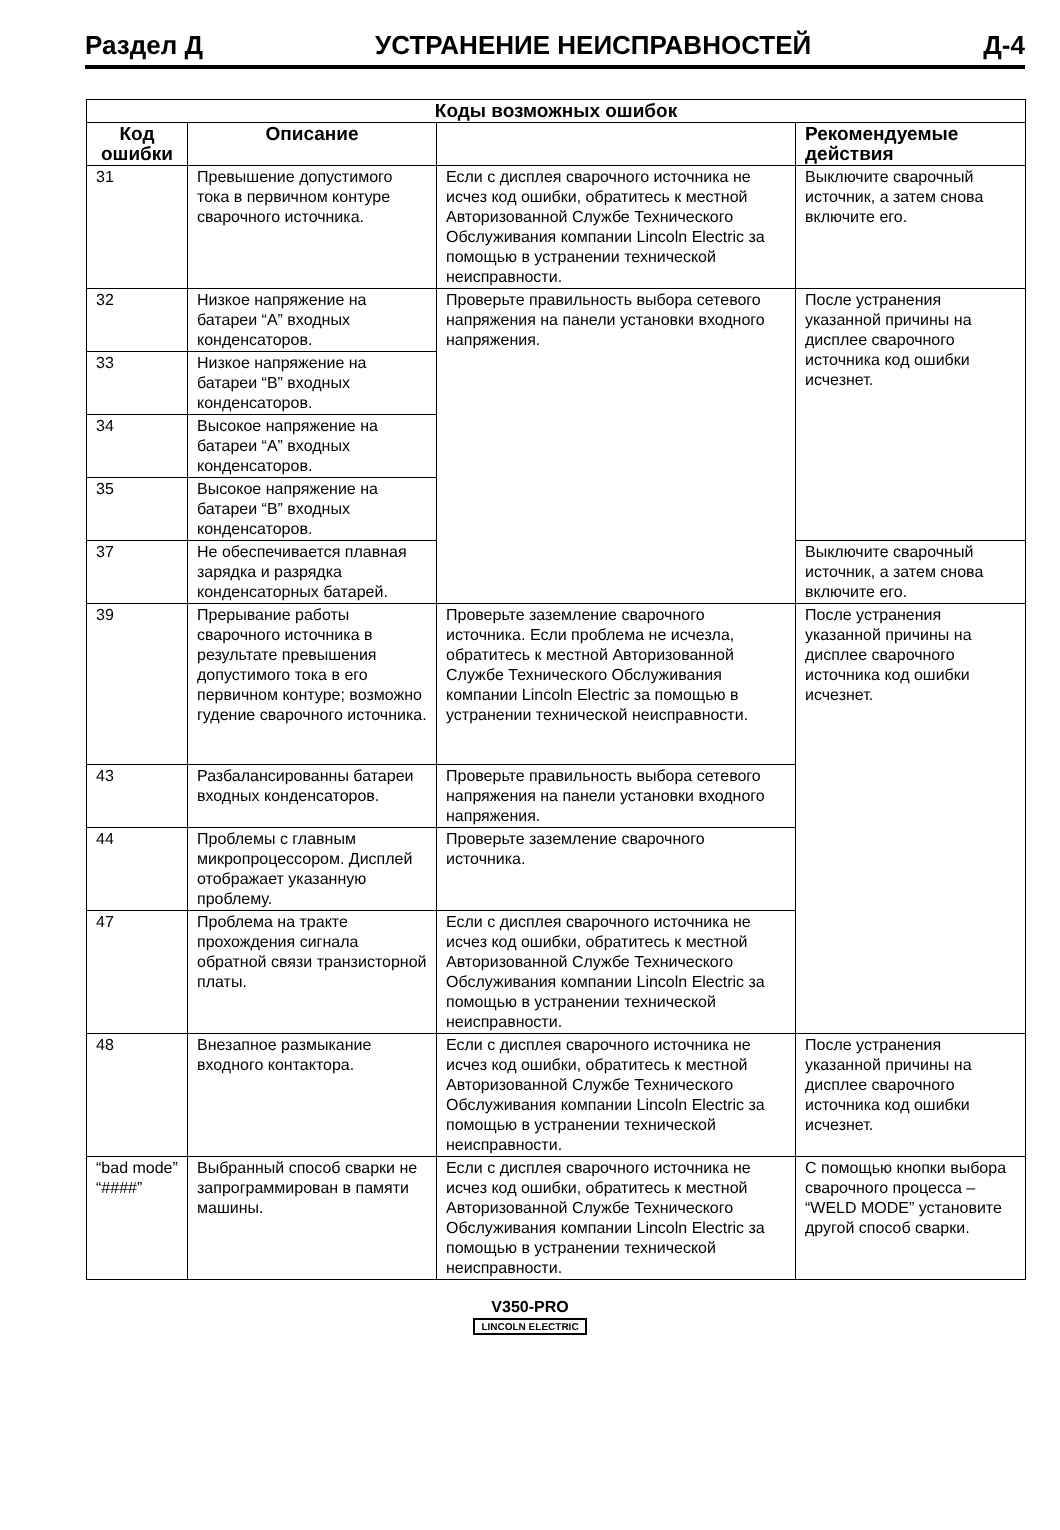Раздел Д УСТРАНЕНИЕ НЕИСПРАВНОСТЕЙ Д-4
| Коды возможных ошибок | | | |
| --- | --- | --- | --- |
| Код ошибки | Описание | | Рекомендуемые действия |
| 31 | Превышение допустимого тока в первичном контуре сварочного источника. | Если с дисплея сварочного источника не исчез код ошибки, обратитесь к местной Авторизованной Службе Технического Обслуживания компании Lincoln Electric за помощью в устранении технической неисправности. | Выключите сварочный источник, а затем снова включите его. |
| 32 | Низкое напряжение на батареи “A” входных конденсаторов. | Проверьте правильность выбора сетевого напряжения на панели установки входного напряжения. | После устранения указанной причины на дисплее сварочного источника код ошибки исчезнет. |
| 33 | Низкое напряжение на батареи “B” входных конденсаторов. | | |
| 34 | Высокое напряжение на батареи “A” входных конденсаторов. | | |
| 35 | Высокое напряжение на батареи “B” входных конденсаторов. | | |
| 37 | Не обеспечивается плавная зарядка и разрядка конденсаторных батарей. | | Выключите сварочный источник, а затем снова включите его. |
| 39 | Прерывание работы сварочного источника в результате превышения допустимого тока в его первичном контуре; возможно гудение сварочного источника. | Проверьте заземление сварочного источника. Если проблема не исчезла, обратитесь к местной Авторизованной Службе Технического Обслуживания компании Lincoln Electric за помощью в устранении технической неисправности. | После устранения указанной причины на дисплее сварочного источника код ошибки исчезнет. |
| 43 | Разбалансированны батареи входных конденсаторов. | Проверьте правильность выбора сетевого напряжения на панели установки входного напряжения. | |
| 44 | Проблемы с главным микропроцессором. Дисплей отображает указанную проблему. | Проверьте заземление сварочного источника. | |
| 47 | Проблема на тракте прохождения сигнала обратной связи транзисторной платы. | Если с дисплея сварочного источника не исчез код ошибки, обратитесь к местной Авторизованной Службе Технического Обслуживания компании Lincoln Electric за помощью в устранении технической неисправности. | |
| 48 | Внезапное размыкание входного контактора. | Если с дисплея сварочного источника не исчез код ошибки, обратитесь к местной Авторизованной Службе Технического Обслуживания компании Lincoln Electric за помощью в устранении технической неисправности. | После устранения указанной причины на дисплее сварочного источника код ошибки исчезнет. |
| “bad mode” “####” | Выбранный способ сварки не запрограммирован в памяти машины. | Если с дисплея сварочного источника не исчез код ошибки, обратитесь к местной Авторизованной Службе Технического Обслуживания компании Lincoln Electric за помощью в устранении технической неисправности. | С помощью кнопки выбора сварочного процесса – “WELD MODE” установите другой способ сварки. |
V350-PRO
LINCOLN ELECTRIC